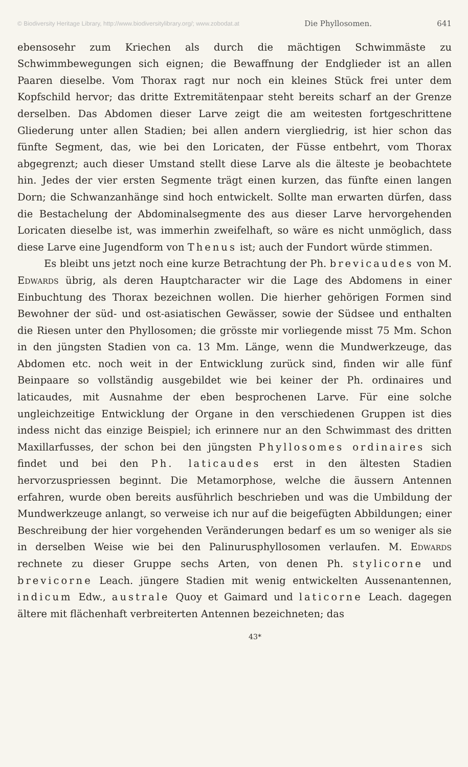© Biodiversity Heritage Library, http://www.biodiversitylibrary.org/; www.zobodat.at Die Phyllosomen. 641
ebensosehr zum Kriechen als durch die mächtigen Schwimmäste zu Schwimmbewegungen sich eignen; die Bewaffnung der Endglieder ist an allen Paaren dieselbe. Vom Thorax ragt nur noch ein kleines Stück frei unter dem Kopfschild hervor; das dritte Extremitätenpaar steht bereits scharf an der Grenze derselben. Das Abdomen dieser Larve zeigt die am weitesten fortgeschrittene Gliederung unter allen Stadien; bei allen andern viergliedrig, ist hier schon das fünfte Segment, das, wie bei den Loricaten, der Füsse entbehrt, vom Thorax abgegrenzt; auch dieser Umstand stellt diese Larve als die älteste je beobachtete hin. Jedes der vier ersten Segmente trägt einen kurzen, das fünfte einen langen Dorn; die Schwanzanhänge sind hoch entwickelt. Sollte man erwarten dürfen, dass die Bestachelung der Abdominalsegmente des aus dieser Larve hervorgehenden Loricaten dieselbe ist, was immerhin zweifelhaft, so wäre es nicht unmöglich, dass diese Larve eine Jugendform von Thenus ist; auch der Fundort würde stimmen.
Es bleibt uns jetzt noch eine kurze Betrachtung der Ph. brevicaudes von M. Edwards übrig, als deren Hauptcharacter wir die Lage des Abdomens in einer Einbuchtung des Thorax bezeichnen wollen. Die hierher gehörigen Formen sind Bewohner der süd- und ost-asiatischen Gewässer, sowie der Südsee und enthalten die Riesen unter den Phyllosomen; die grösste mir vorliegende misst 75 Mm. Schon in den jüngsten Stadien von ca. 13 Mm. Länge, wenn die Mundwerkzeuge, das Abdomen etc. noch weit in der Entwicklung zurück sind, finden wir alle fünf Beinpaare so vollständig ausgebildet wie bei keiner der Ph. ordinaires und laticaudes, mit Ausnahme der eben besprochenen Larve. Für eine solche ungleichzeitige Entwicklung der Organe in den verschiedenen Gruppen ist dies indess nicht das einzige Beispiel; ich erinnere nur an den Schwimmast des dritten Maxillarfusses, der schon bei den jüngsten Phyllosomes ordinaires sich findet und bei den Ph. laticaudes erst in den ältesten Stadien hervorzuspriessen beginnt. Die Metamorphose, welche die äussern Antennen erfahren, wurde oben bereits ausführlich beschrieben und was die Umbildung der Mundwerkzeuge anlangt, so verweise ich nur auf die beigefügten Abbildungen; einer Beschreibung der hier vorgehenden Veränderungen bedarf es um so weniger als sie in derselben Weise wie bei den Palinurusphyllosomen verlaufen. M. Edwards rechnete zu dieser Gruppe sechs Arten, von denen Ph. stylicorne und brevicorne Leach. jüngere Stadien mit wenig entwickelten Aussenantennen, indicum Edw., australe Quoy et Gaimard und laticorne Leach. dagegen ältere mit flächenhaft verbreiterten Antennen bezeichneten; das
43*